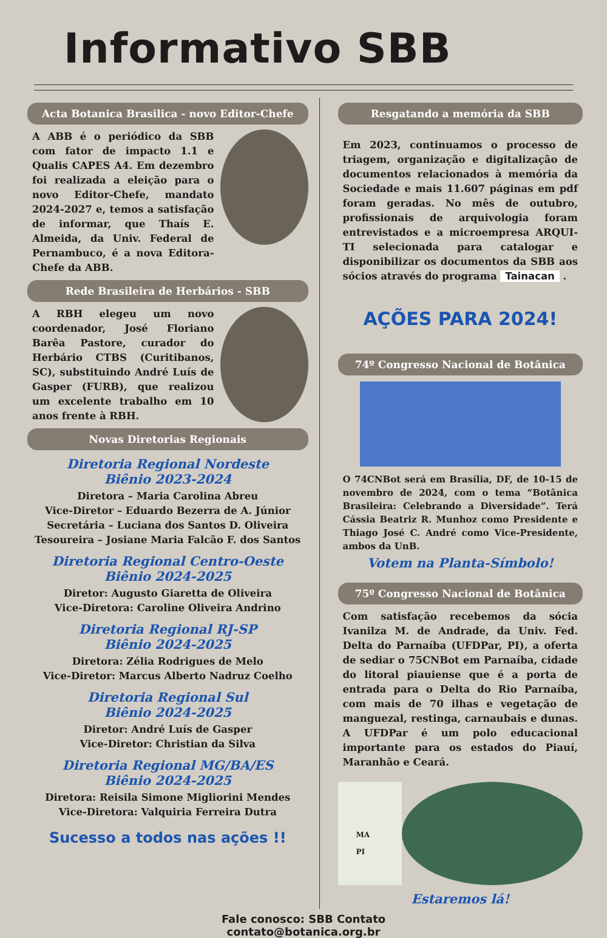Informativo SBB
Acta Botanica Brasilica - novo Editor-Chefe
A ABB é o periódico da SBB com fator de impacto 1.1 e Qualis CAPES A4. Em dezembro foi realizada a eleição para o novo Editor-Chefe, mandato 2024-2027 e, temos a satisfação de informar, que Thaís E. Almeida, da Univ. Federal de Pernambuco, é a nova Editora-Chefe da ABB.
Rede Brasileira de Herbários - SBB
A RBH elegeu um novo coordenador, José Floriano Barêa Pastore, curador do Herbário CTBS (Curitibanos, SC), substituindo André Luís de Gasper (FURB), que realizou um excelente trabalho em 10 anos frente à RBH.
Novas Diretorias Regionais
Diretoria Regional Nordeste
Biênio 2023-2024
Diretora – Maria Carolina Abreu
Vice-Diretor – Eduardo Bezerra de A. Júnior
Secretária – Luciana dos Santos D. Oliveira
Tesoureira – Josiane Maria Falcão F. dos Santos
Diretoria Regional Centro-Oeste
Biênio 2024-2025
Diretor: Augusto Giaretta de Oliveira
Vice-Diretora: Caroline Oliveira Andrino
Diretoria Regional RJ-SP
Biênio 2024-2025
Diretora: Zélia Rodrigues de Melo
Vice-Diretor: Marcus Alberto Nadruz Coelho
Diretoria Regional Sul
Biênio 2024-2025
Diretor: André Luís de Gasper
Vice-Diretor: Christian da Silva
Diretoria Regional MG/BA/ES
Biênio 2024-2025
Diretora: Reisila Simone Migliorini Mendes
Vice-Diretora: Valquiria Ferreira Dutra
Sucesso a todos nas ações !!
Resgatando a memória da SBB
Em 2023, continuamos o processo de triagem, organização e digitalização de documentos relacionados à memória da Sociedade e mais 11.607 páginas em pdf foram geradas. No mês de outubro, profissionais de arquivologia foram entrevistados e a microempresa ARQUI-TI selecionada para catalogar e disponibilizar os documentos da SBB aos sócios através do programa Tainacan .
AÇÕES PARA 2024!
74º Congresso Nacional de Botânica
O 74CNBot será em Brasília, DF, de 10-15 de novembro de 2024, com o tema “Botânica Brasileira: Celebrando a Diversidade”. Terá Cássia Beatriz R. Munhoz como Presidente e Thiago José C. André como Vice-Presidente, ambos da UnB.
Votem na Planta-Símbolo!
75º Congresso Nacional de Botânica
Com satisfação recebemos da sócia Ivanilza M. de Andrade, da Univ. Fed. Delta do Parnaíba (UFDPar, PI), a oferta de sediar o 75CNBot em Parnaíba, cidade do litoral piauiense que é a porta de entrada para o Delta do Rio Parnaíba, com mais de 70 ilhas e vegetação de manguezal, restinga, carnaubais e dunas. A UFDPar é um polo educacional importante para os estados do Piauí, Maranhão e Ceará.
MA
PI
Estaremos lá!
Fale conosco: SBB Contato
contato@botanica.org.br